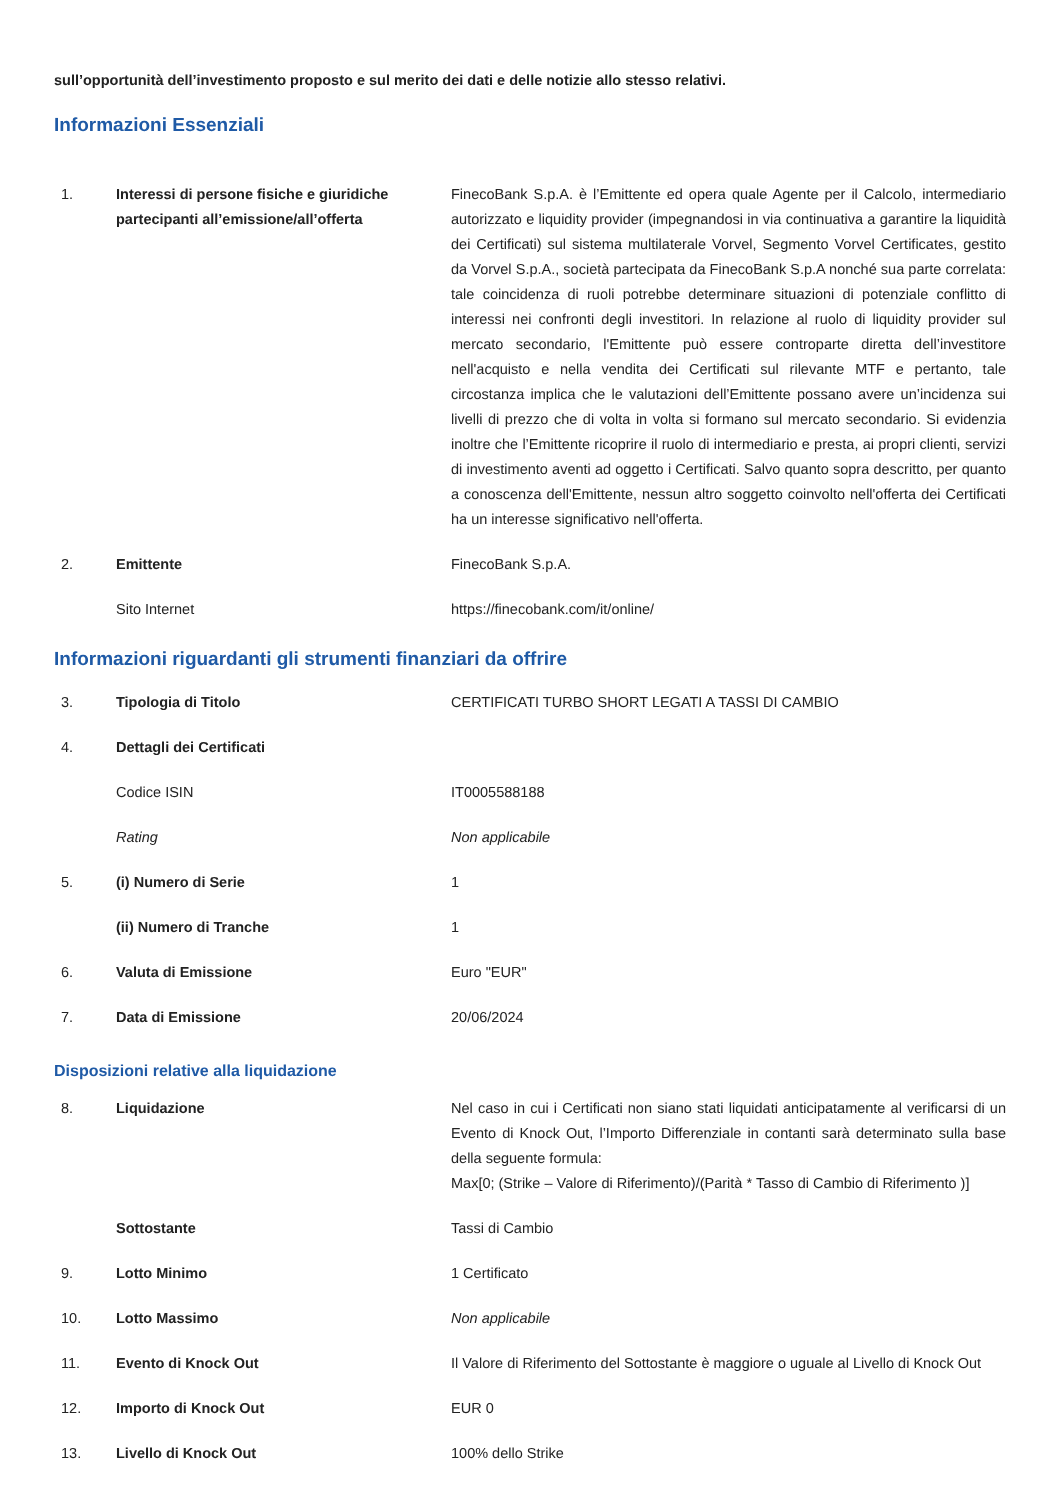sull’opportunità dell’investimento proposto e sul merito dei dati e delle notizie allo stesso relativi.
Informazioni Essenziali
| 1. | Interessi di persone fisiche e giuridiche partecipanti all’emissione/all’offerta | FinecoBank S.p.A. è l’Emittente ed opera quale Agente per il Calcolo, intermediario autorizzato e liquidity provider (impegnandosi in via continuativa a garantire la liquidità dei Certificati) sul sistema multilaterale Vorvel, Segmento Vorvel Certificates, gestito da Vorvel S.p.A., società partecipata da FinecoBank S.p.A nonché sua parte correlata: tale coincidenza di ruoli potrebbe determinare situazioni di potenziale conflitto di interessi nei confronti degli investitori. In relazione al ruolo di liquidity provider sul mercato secondario, l'Emittente può essere controparte diretta dell’investitore nell'acquisto e nella vendita dei Certificati sul rilevante MTF e pertanto, tale circostanza implica che le valutazioni dell’Emittente possano avere un’incidenza sui livelli di prezzo che di volta in volta si formano sul mercato secondario. Si evidenzia inoltre che l’Emittente ricoprire il ruolo di intermediario e presta, ai propri clienti, servizi di investimento aventi ad oggetto i Certificati. Salvo quanto sopra descritto, per quanto a conoscenza dell'Emittente, nessun altro soggetto coinvolto nell'offerta dei Certificati ha un interesse significativo nell'offerta. |
| 2. | Emittente | FinecoBank S.p.A. |
| | Sito Internet | https://finecobank.com/it/online/ |
Informazioni riguardanti gli strumenti finanziari da offrire
| 3. | Tipologia di Titolo | CERTIFICATI TURBO SHORT LEGATI A TASSI DI CAMBIO |
| 4. | Dettagli dei Certificati | |
| | Codice ISIN | IT0005588188 |
| | Rating | Non applicabile |
| 5. | (i) Numero di Serie | 1 |
| | (ii) Numero di Tranche | 1 |
| 6. | Valuta di Emissione | Euro "EUR" |
| 7. | Data di Emissione | 20/06/2024 |
Disposizioni relative alla liquidazione
| 8. | Liquidazione | Nel caso in cui i Certificati non siano stati liquidati anticipatamente al verificarsi di un Evento di Knock Out, l’Importo Differenziale in contanti sarà determinato sulla base della seguente formula: Max[0; (Strike – Valore di Riferimento)/(Parità * Tasso di Cambio di Riferimento )] |
| | Sottostante | Tassi di Cambio |
| 9. | Lotto Minimo | 1 Certificato |
| 10. | Lotto Massimo | Non applicabile |
| 11. | Evento di Knock Out | Il Valore di Riferimento del Sottostante è maggiore o uguale al Livello di Knock Out |
| 12. | Importo di Knock Out | EUR 0 |
| 13. | Livello di Knock Out | 100% dello Strike |